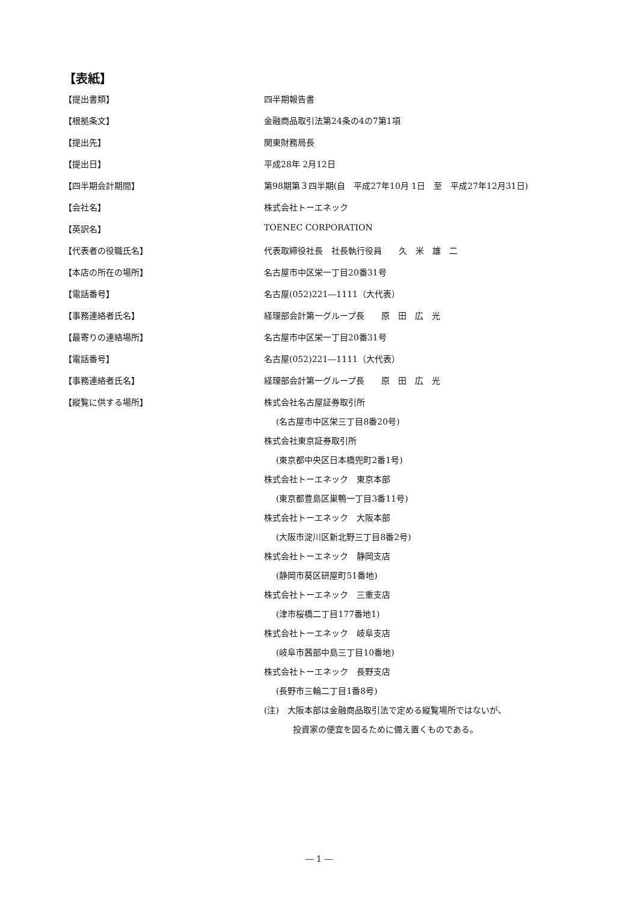【表紙】
【提出書類】 四半期報告書
【根拠条文】 金融商品取引法第24条の4の7第1項
【提出先】 関東財務局長
【提出日】 平成28年 2月12日
【四半期会計期間】 第98期第３四半期(自　平成27年10月 1日　至　平成27年12月31日)
【会社名】 株式会社トーエネック
【英訳名】 TOENEC CORPORATION
【代表者の役職氏名】 代表取締役社長　社長執行役員　　久　米　雄　二
【本店の所在の場所】 名古屋市中区栄一丁目20番31号
【電話番号】 名古屋(052)221―1111（大代表）
【事務連絡者氏名】 経理部会計第一グループ長　　原　田　広　光
【最寄りの連絡場所】 名古屋市中区栄一丁目20番31号
【電話番号】 名古屋(052)221―1111（大代表）
【事務連絡者氏名】 経理部会計第一グループ長　　原　田　広　光
【縦覧に供する場所】
株式会社名古屋証券取引所
(名古屋市中区栄三丁目8番20号)
株式会社東京証券取引所
(東京都中央区日本橋兜町2番1号)
株式会社トーエネック　東京本部
(東京都豊島区巣鴨一丁目3番11号)
株式会社トーエネック　大阪本部
(大阪市淀川区新北野三丁目8番2号)
株式会社トーエネック　静岡支店
(静岡市葵区研屋町51番地)
株式会社トーエネック　三重支店
(津市桜橋二丁目177番地1)
株式会社トーエネック　岐阜支店
(岐阜市茜部中島三丁目10番地)
株式会社トーエネック　長野支店
(長野市三輪二丁目1番8号)
(注)　大阪本部は金融商品取引法で定める縦覧場所ではないが、
投資家の便宜を図るために備え置くものである。
― 1 ―